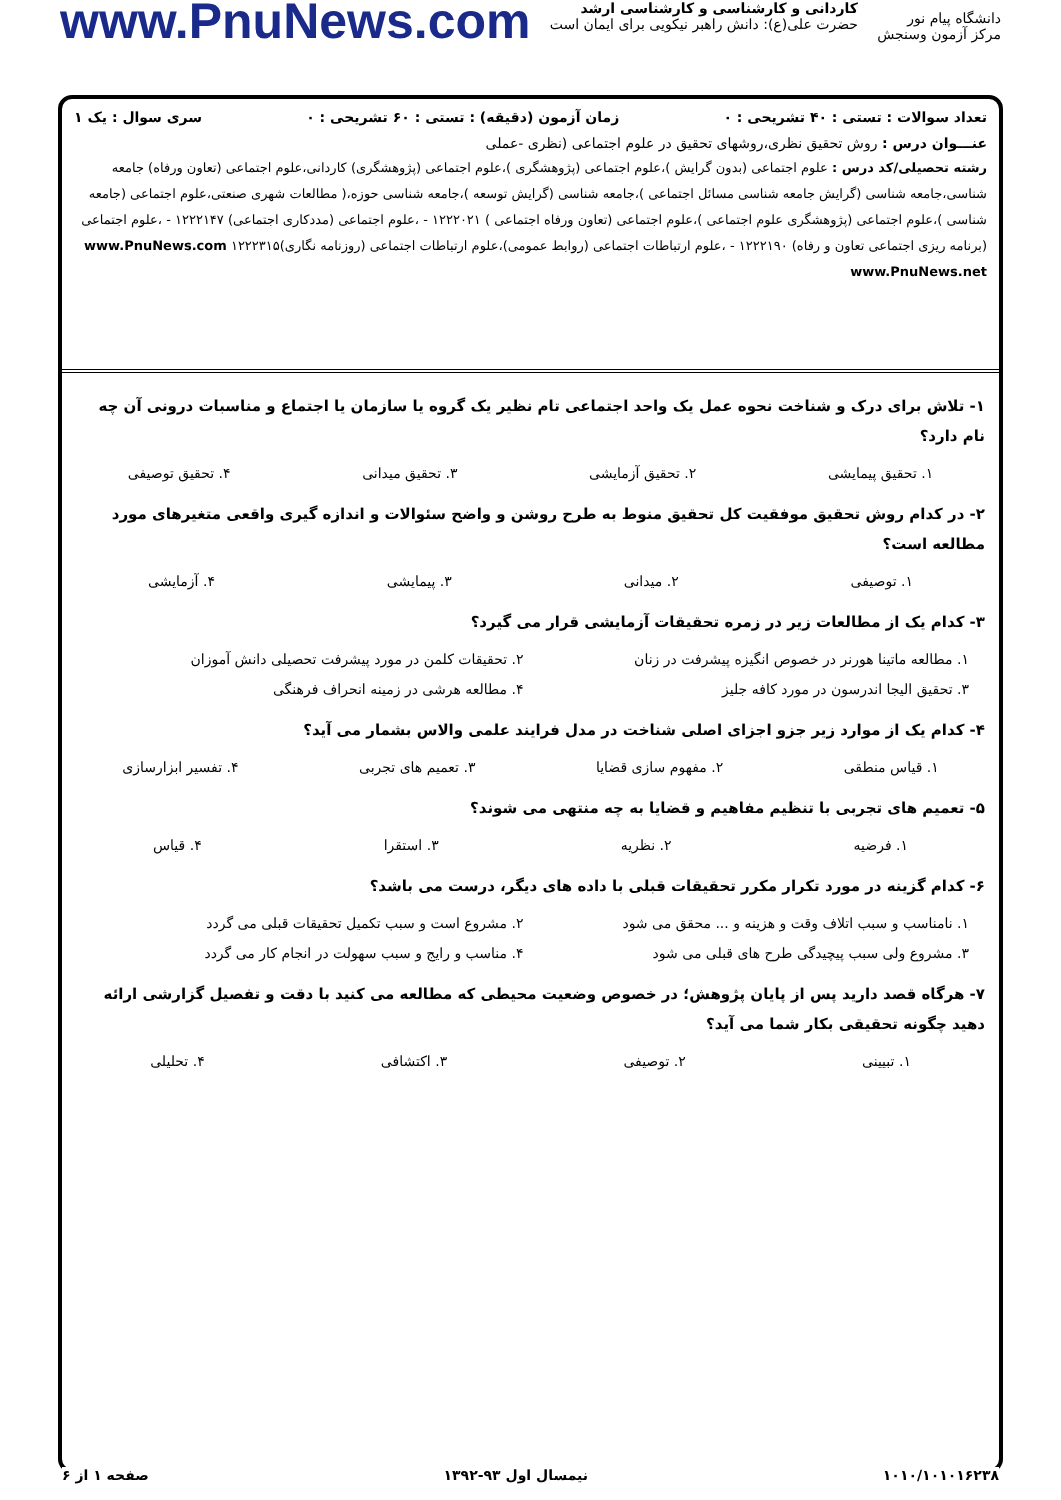دانشگاه پیام نور
مرکز آزمون وسنجش
کاردانی و کارشناسی و کارشناسی ارشد
حضرت علی(ع): دانش راهبر نیکویی برای ایمان است
www.PnuNews.com
تعداد سوالات : تستی : ۴۰ تشریحی : ۰ زمان آزمون (دقیقه) : تستی : ۶۰ تشریحی : ۰ سری سوال : یک ۱
عنـــوان درس : روش تحقیق نظری،روشهای تحقیق در علوم اجتماعی (نظری -عملی
رشته تحصیلی/کد درس : علوم اجتماعی (بدون گرایش )،علوم اجتماعی (پژوهشگری )،علوم اجتماعی (پژوهشگری) کاردانی،علوم اجتماعی (تعاون ورفاه) جامعه شناسی،جامعه شناسی (گرایش جامعه شناسی مسائل اجتماعی )،جامعه شناسی (گرایش توسعه )،جامعه شناسی حوزه،( مطالعات شهری صنعتی،علوم اجتماعی (جامعه شناسی )،علوم اجتماعی (پژوهشگری علوم اجتماعی )،علوم اجتماعی (تعاون ورفاه اجتماعی ) ۱۲۲۲۰۲۱ - ،علوم اجتماعی (مددکاری اجتماعی) ۱۲۲۲۱۴۷ - ،علوم اجتماعی (برنامه ریزی اجتماعی تعاون و رفاه) ۱۲۲۲۱۹۰ - ،علوم ارتباطات اجتماعی (روابط عمومی)،علوم ارتباطات اجتماعی (روزنامه نگاری)۱۲۲۲۳۱۵ www.PnuNews.com www.PnuNews.net
۱- تلاش برای درک و شناخت نحوه عمل یک واحد اجتماعی تام نظیر یک گروه یا سازمان یا اجتماع و مناسبات درونی آن چه نام دارد؟
۱. تحقیق پیمایشی ۲. تحقیق آزمایشی ۳. تحقیق میدانی ۴. تحقیق توصیفی
۲- در کدام روش تحقیق موفقیت کل تحقیق منوط به طرح روشن و واضح سئوالات و اندازه گیری واقعی متغیرهای مورد مطالعه است؟
۱. توصیفی ۲. میدانی ۳. پیمایشی ۴. آزمایشی
۳- کدام یک از مطالعات زیر در زمره تحقیقات آزمایشی قرار می گیرد؟
۱. مطالعه ماتینا هورنر در خصوص انگیزه پیشرفت در زنان ۲. تحقیقات کلمن در مورد پیشرفت تحصیلی دانش آموزان ۳. تحقیق الیجا اندرسون در مورد کافه جلیز ۴. مطالعه هرشی در زمینه انحراف فرهنگی
۴- کدام یک از موارد زیر جزو اجزای اصلی شناخت در مدل فرایند علمی والاس بشمار می آید؟
۱. قیاس منطقی ۲. مفهوم سازی قضایا ۳. تعمیم های تجربی ۴. تفسیر ابزارسازی
۵- تعمیم های تجربی با تنظیم مفاهیم و قضایا به چه منتهی می شوند؟
۱. فرضیه ۲. نظریه ۳. استقرا ۴. قیاس
۶- کدام گزینه در مورد تکرار مکرر تحقیقات قبلی با داده های دیگر، درست می باشد؟
۱. نامناسب و سبب اتلاف وقت و هزینه و ... محقق می شود ۲. مشروع است و سبب تکمیل تحقیقات قبلی می گردد ۳. مشروع ولی سبب پیچیدگی طرح های قبلی می شود ۴. مناسب و رایج و سبب سهولت در انجام کار می گردد
۷- هرگاه قصد دارید پس از پایان پژوهش؛ در خصوص وضعیت محیطی که مطالعه می کنید با دقت و تفصیل گزارشی ارائه دهید چگونه تحقیقی بکار شما می آید؟
۱. تبیینی ۲. توصیفی ۳. اکتشافی ۴. تحلیلی
۱۰۱۰/۱۰۱۰۱۶۲۳۸ نیمسال اول ۹۳-۱۳۹۲ صفحه ۱ از ۶